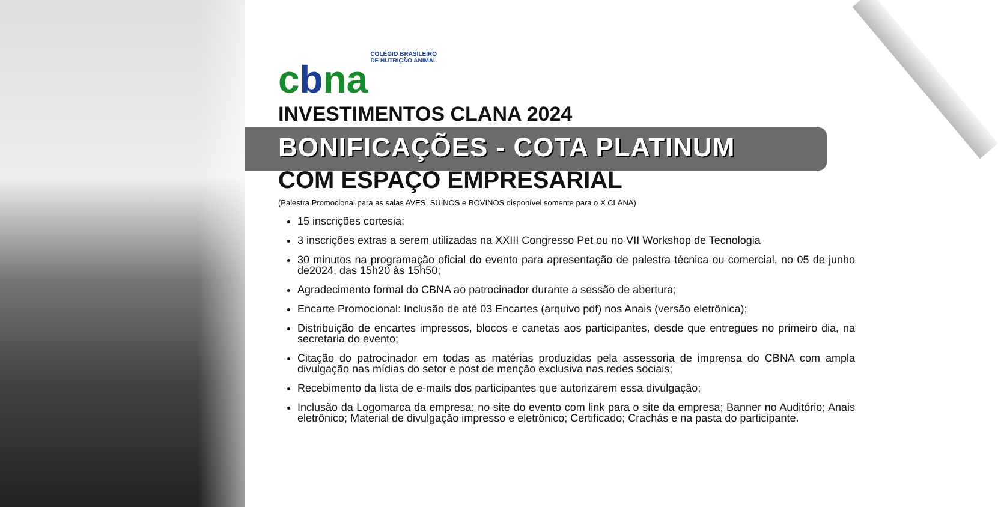cbna COLÉGIO BRASILEIRO
DE NUTRIÇÃO ANIMAL
INVESTIMENTOS CLANA 2024
BONIFICAÇÕES - COTA PLATINUM
COM ESPAÇO EMPRESARIAL
(Palestra Promocional para as salas AVES, SUÍNOS e BOVINOS disponível somente para o X CLANA)
15 inscrições cortesia;
3 inscrições extras a serem utilizadas na XXIII Congresso Pet ou no VII Workshop de Tecnologia
30 minutos na programação oficial do evento para apresentação de palestra técnica ou comercial, no 05 de junho de2024, das 15h20 às 15h50;
Agradecimento formal do CBNA ao patrocinador durante a sessão de abertura;
Encarte Promocional: Inclusão de até 03 Encartes (arquivo pdf) nos Anais (versão eletrônica);
Distribuição de encartes impressos, blocos e canetas aos participantes, desde que entregues no primeiro dia, na secretaria do evento;
Citação do patrocinador em todas as matérias produzidas pela assessoria de imprensa do CBNA com ampla divulgação nas mídias do setor e post de menção exclusiva nas redes sociais;
Recebimento da lista de e-mails dos participantes que autorizarem essa divulgação;
Inclusão da Logomarca da empresa: no site do evento com link para o site da empresa; Banner no Auditório; Anais eletrônico; Material de divulgação impresso e eletrônico; Certificado; Crachás e na pasta do participante.